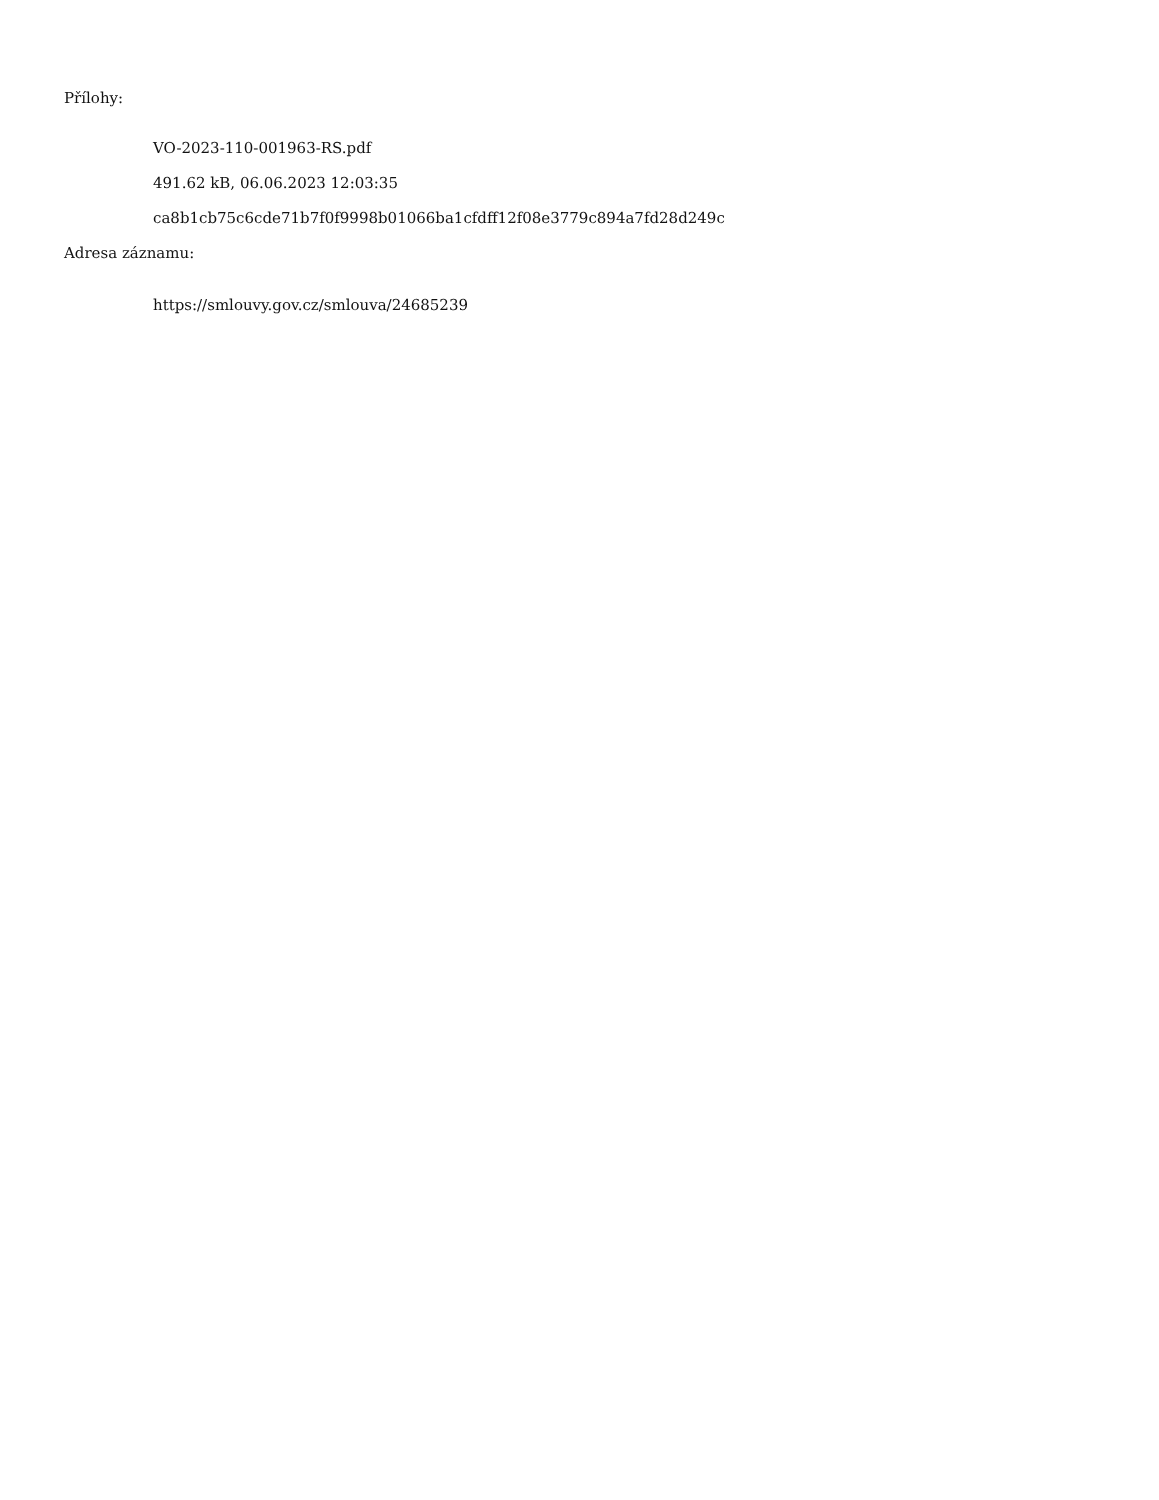Přílohy:
VO-2023-110-001963-RS.pdf
491.62 kB, 06.06.2023 12:03:35
ca8b1cb75c6cde71b7f0f9998b01066ba1cfdff12f08e3779c894a7fd28d249c
Adresa záznamu:
https://smlouvy.gov.cz/smlouva/24685239